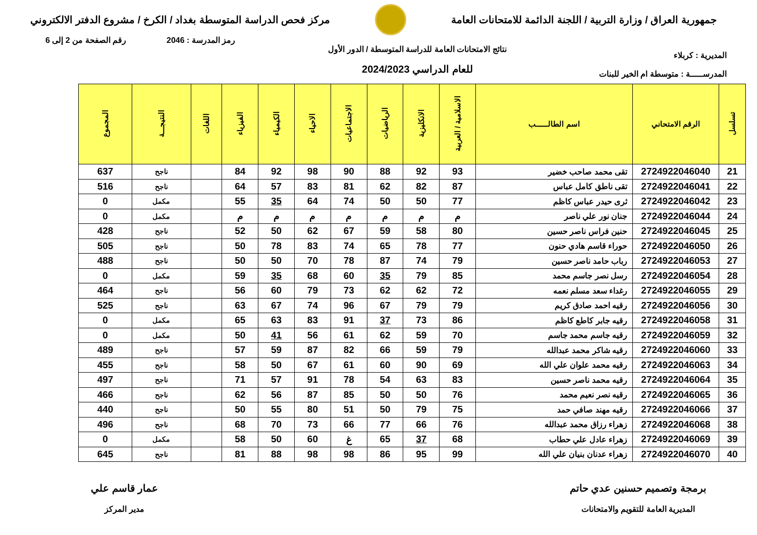جمهورية العراق / وزارة التربية / اللجنة الدائمة للامتحانات العامة
مركز فحص الدراسة المتوسطة بغداد / الكرخ / مشروع الدفتر الالكتروني
المديرية : كربلاء
المدرســـــة : متوسطة ام الخير للبنات
نتائج الامتحانات العامة للدراسة المتوسطة / الدور الأول
للعام الدراسي 2024/2023
رمز المدرسة : 2046 رقم الصفحة من 2 إلى 6
| تسلسل | الرقم الامتحاني | اسم الطالــــــب | الاسلامية / العربية | الانكليزية | الرياضيات | الاجتماعيات | الاحياء | الكيمياء | الفيزياء | اللغات | النتيجـــة | المجموع |
| --- | --- | --- | --- | --- | --- | --- | --- | --- | --- | --- | --- | --- |
| 21 | 2724922046040 | تقى محمد صاحب خضير | 93 | 92 | 88 | 90 | 98 | 92 | 84 | | ناجح | 637 |
| 22 | 2724922046041 | تقى ناطق كامل عباس | 87 | 82 | 62 | 81 | 83 | 57 | 64 | | ناجح | 516 |
| 23 | 2724922046042 | ثرى حيدر عباس كاظم | 77 | 50 | 50 | 74 | 64 | 35 | 55 | | مكمل | 0 |
| 24 | 2724922046044 | جنان نور علي ناصر | م | م | م | م | م | م | م | | مكمل | 0 |
| 25 | 2724922046045 | حنين فراس ناصر حسين | 80 | 58 | 59 | 67 | 62 | 50 | 52 | | ناجح | 428 |
| 26 | 2724922046050 | حوراء قاسم هادي حنون | 77 | 78 | 65 | 74 | 83 | 78 | 50 | | ناجح | 505 |
| 27 | 2724922046053 | رباب حامد ناصر حسين | 79 | 74 | 87 | 78 | 70 | 50 | 50 | | ناجح | 488 |
| 28 | 2724922046054 | رسل نصر جاسم محمد | 85 | 79 | 35 | 60 | 68 | 35 | 59 | | مكمل | 0 |
| 29 | 2724922046055 | رغداء سعد مسلم نعمه | 72 | 62 | 62 | 73 | 79 | 60 | 56 | | ناجح | 464 |
| 30 | 2724922046056 | رقيه احمد صادق كريم | 79 | 79 | 67 | 96 | 74 | 67 | 63 | | ناجح | 525 |
| 31 | 2724922046058 | رقيه جابر كاطع كاظم | 86 | 73 | 37 | 91 | 83 | 63 | 65 | | مكمل | 0 |
| 32 | 2724922046059 | رقيه جاسم محمد جاسم | 70 | 59 | 62 | 61 | 56 | 41 | 50 | | مكمل | 0 |
| 33 | 2724922046060 | رقيه شاكر محمد عبدالله | 79 | 59 | 66 | 82 | 87 | 59 | 57 | | ناجح | 489 |
| 34 | 2724922046063 | رقيه محمد علوان علي الله | 69 | 90 | 60 | 61 | 67 | 50 | 58 | | ناجح | 455 |
| 35 | 2724922046064 | رقيه محمد ناصر حسين | 83 | 63 | 54 | 78 | 91 | 57 | 71 | | ناجح | 497 |
| 36 | 2724922046065 | رقيه نصر نعيم محمد | 76 | 50 | 50 | 85 | 87 | 56 | 62 | | ناجح | 466 |
| 37 | 2724922046066 | رقيه مهند صافي حمد | 75 | 79 | 50 | 51 | 80 | 55 | 50 | | ناجح | 440 |
| 38 | 2724922046068 | زهراء رزاق محمد عبدالله | 76 | 66 | 77 | 66 | 73 | 70 | 68 | | ناجح | 496 |
| 39 | 2724922046069 | زهراء عادل علي حطاب | 68 | 37 | 65 | غ | 60 | 50 | 58 | | مكمل | 0 |
| 40 | 2724922046070 | زهراء عدنان بنيان علي الله | 99 | 95 | 86 | 98 | 98 | 88 | 81 | | ناجح | 645 |
برمجة وتصميم حسنين عدي حاتم
المديرية العامة للتقويم والامتحانات
عمار قاسم علي
مدير المركز